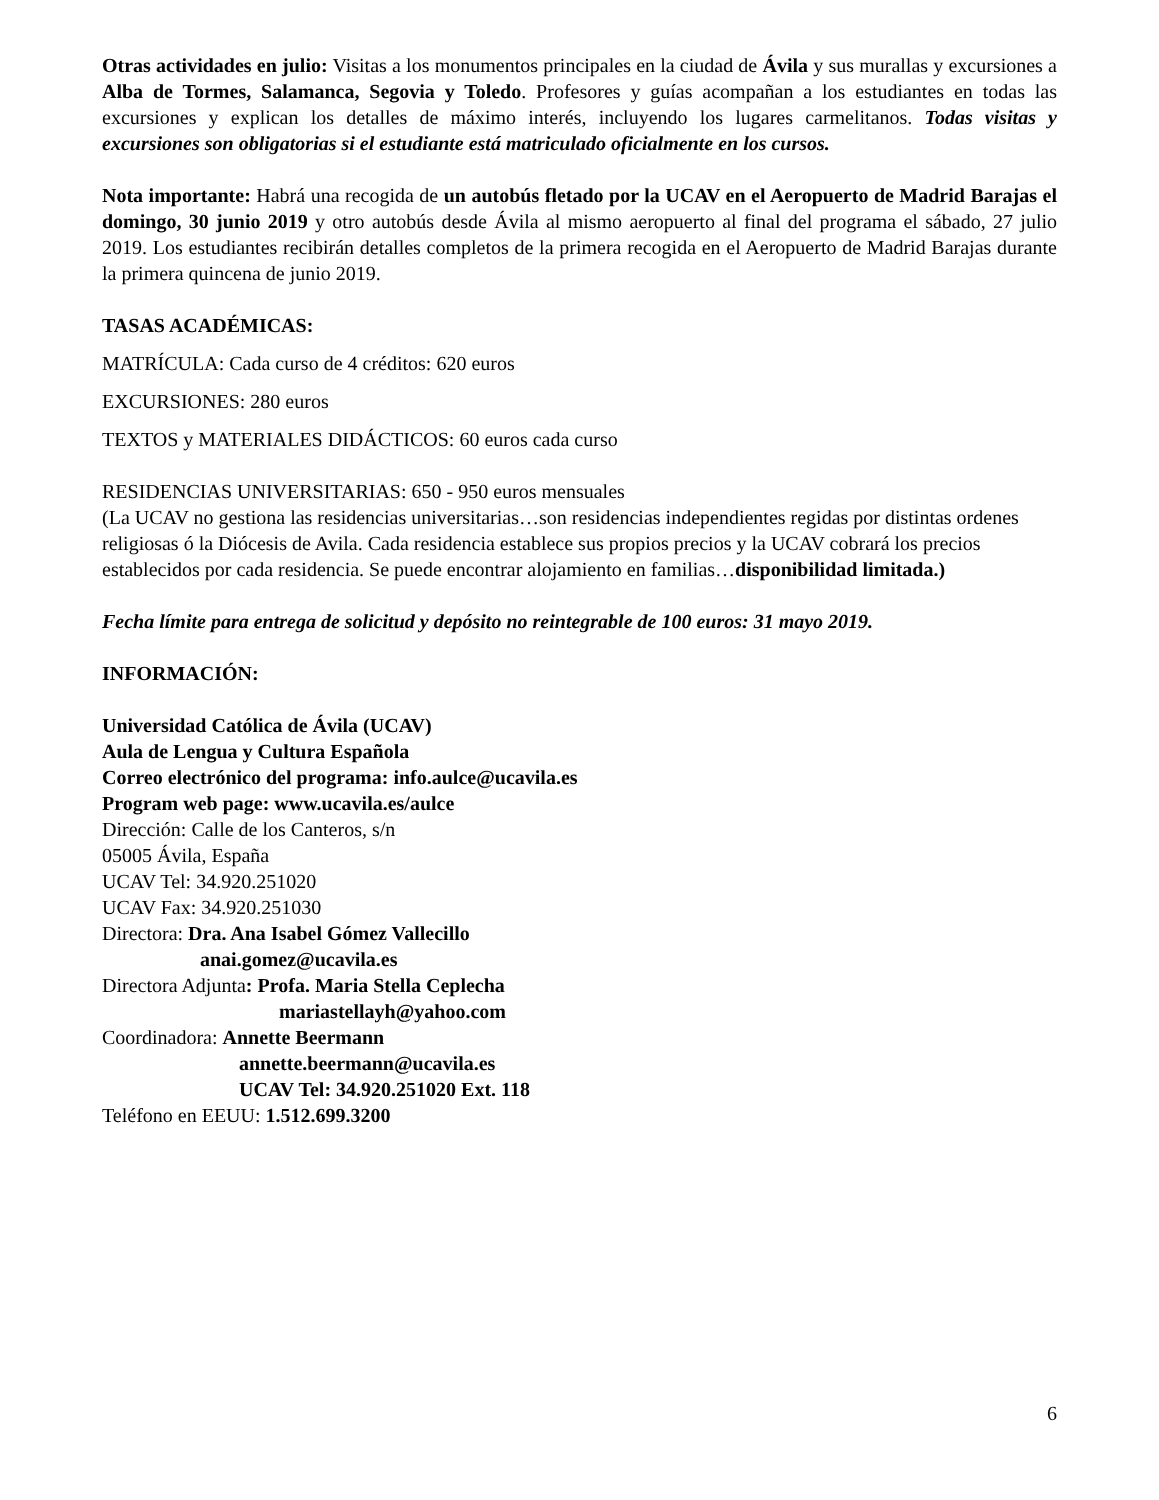Otras actividades en julio: Visitas a los monumentos principales en la ciudad de Ávila y sus murallas y excursiones a Alba de Tormes, Salamanca, Segovia y Toledo. Profesores y guías acompañan a los estudiantes en todas las excursiones y explican los detalles de máximo interés, incluyendo los lugares carmelitanos. Todas visitas y excursiones son obligatorias si el estudiante está matriculado oficialmente en los cursos.
Nota importante: Habrá una recogida de un autobús fletado por la UCAV en el Aeropuerto de Madrid Barajas el domingo, 30 junio 2019 y otro autobús desde Ávila al mismo aeropuerto al final del programa el sábado, 27 julio 2019. Los estudiantes recibirán detalles completos de la primera recogida en el Aeropuerto de Madrid Barajas durante la primera quincena de junio 2019.
TASAS ACADÉMICAS:
MATRÍCULA: Cada curso de 4 créditos: 620 euros
EXCURSIONES: 280 euros
TEXTOS y MATERIALES DIDÁCTICOS: 60 euros cada curso
RESIDENCIAS UNIVERSITARIAS: 650 - 950 euros mensuales
(La UCAV no gestiona las residencias universitarias…son residencias independientes regidas por distintas ordenes religiosas ó la Diócesis de Avila. Cada residencia establece sus propios precios y la UCAV cobrará los precios establecidos por cada residencia. Se puede encontrar alojamiento en familias…disponibilidad limitada.)
Fecha límite para entrega de solicitud y depósito no reintegrable de 100 euros: 31 mayo 2019.
INFORMACIÓN:
Universidad Católica de Ávila (UCAV)
Aula de Lengua y Cultura Española
Correo electrónico del programa: info.aulce@ucavila.es
Program web page: www.ucavila.es/aulce
Dirección: Calle de los Canteros, s/n
05005 Ávila, España
UCAV Tel: 34.920.251020
UCAV Fax: 34.920.251030
Directora: Dra. Ana Isabel Gómez Vallecillo
anai.gomez@ucavila.es
Directora Adjunta: Profa. Maria Stella Ceplecha
mariastellayh@yahoo.com
Coordinadora: Annette Beermann
annette.beermann@ucavila.es
UCAV Tel: 34.920.251020 Ext. 118
Teléfono en EEUU: 1.512.699.3200
6